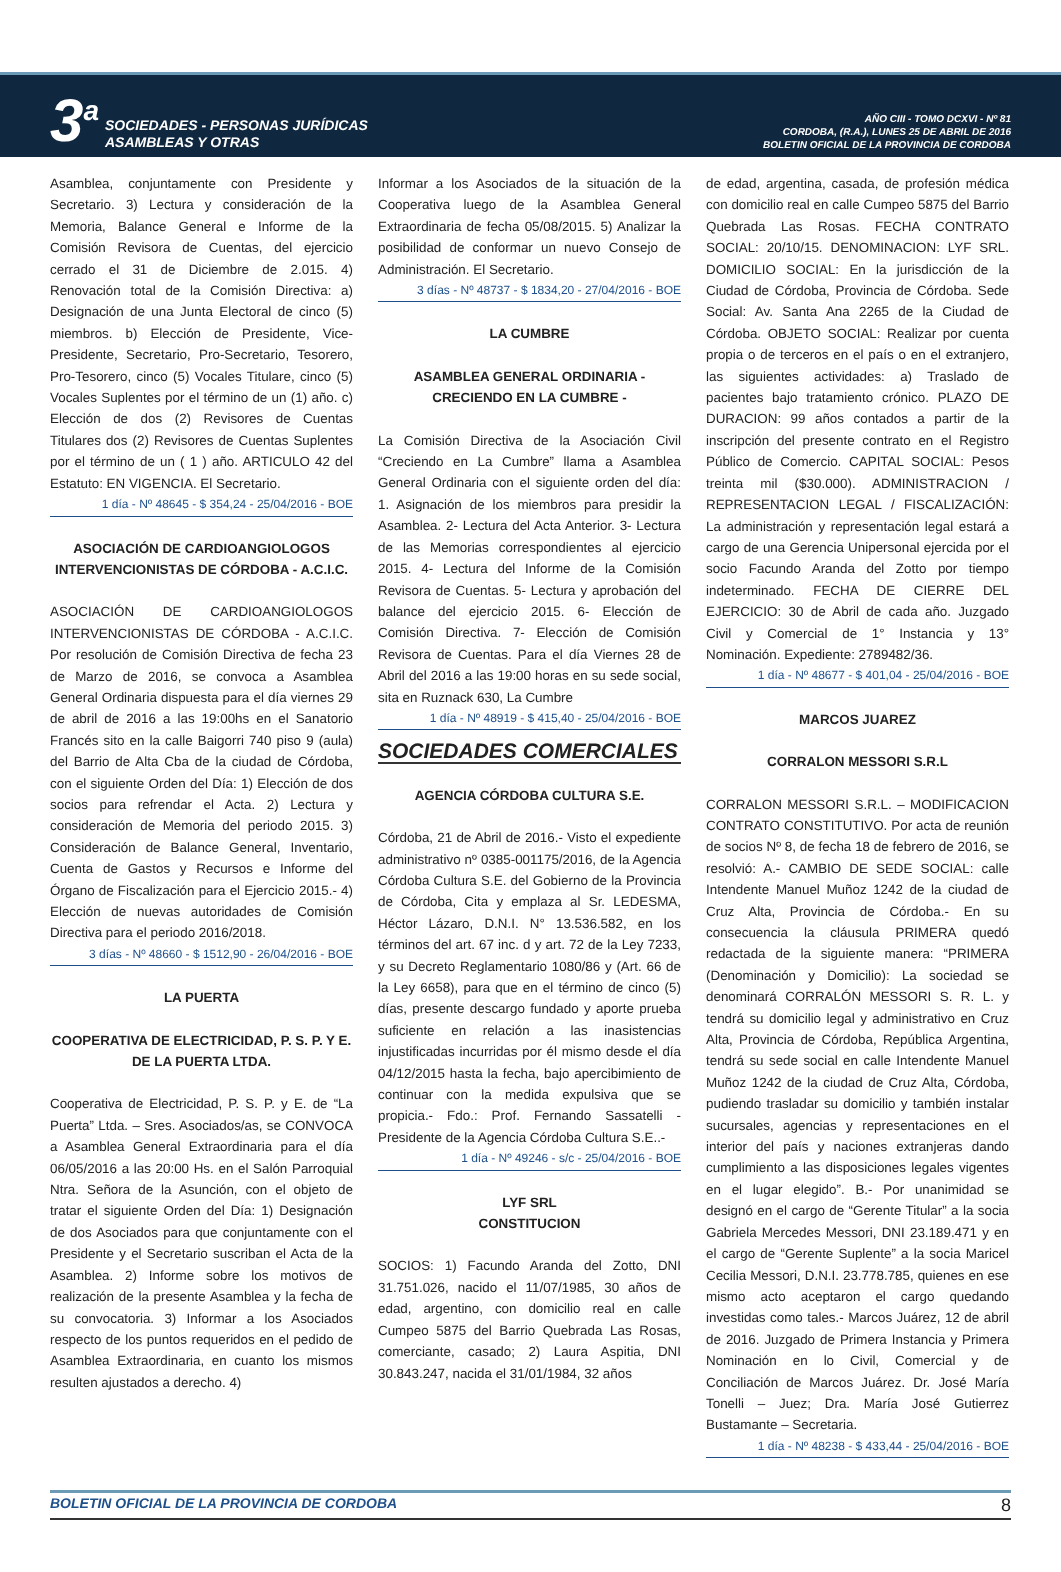3<sup>a</sup> SOCIEDADES - PERSONAS JURÍDICAS
ASAMBLEAS Y OTRAS
AÑO CIII - TOMO DCXVI - Nº 81
CORDOBA, (R.A.), LUNES 25 DE ABRIL DE 2016
BOLETIN OFICIAL DE LA PROVINCIA DE CORDOBA
Asamblea, conjuntamente con Presidente y Secretario. 3) Lectura y consideración de la Memoria, Balance General e Informe de la Comisión Revisora de Cuentas, del ejercicio cerrado el 31 de Diciembre de 2.015. 4) Renovación total de la Comisión Directiva: a) Designación de una Junta Electoral de cinco (5) miembros. b) Elección de Presidente, Vice-Presidente, Secretario, Pro-Secretario, Tesorero, Pro-Tesorero, cinco (5) Vocales Titulare, cinco (5) Vocales Suplentes por el término de un (1) año. c) Elección de dos (2) Revisores de Cuentas Titulares dos (2) Revisores de Cuentas Suplentes por el término de un ( 1 ) año. ARTICULO 42 del Estatuto: EN VIGENCIA. El Secretario.
1 día - Nº 48645 - $ 354,24 - 25/04/2016 - BOE
ASOCIACIÓN DE CARDIOANGIOLOGOS INTERVENCIONISTAS DE CÓRDOBA - A.C.I.C.
ASOCIACIÓN DE CARDIOANGIOLOGOS INTERVENCIONISTAS DE CÓRDOBA - A.C.I.C. Por resolución de Comisión Directiva de fecha 23 de Marzo de 2016, se convoca a Asamblea General Ordinaria dispuesta para el día viernes 29 de abril de 2016 a las 19:00hs en el Sanatorio Francés sito en la calle Baigorri 740 piso 9 (aula) del Barrio de Alta Cba de la ciudad de Córdoba, con el siguiente Orden del Día: 1) Elección de dos socios para refrendar el Acta. 2) Lectura y consideración de Memoria del periodo 2015. 3) Consideración de Balance General, Inventario, Cuenta de Gastos y Recursos e Informe del Órgano de Fiscalización para el Ejercicio 2015.- 4) Elección de nuevas autoridades de Comisión Directiva para el periodo 2016/2018.
3 días - Nº 48660 - $ 1512,90 - 26/04/2016 - BOE
LA PUERTA
COOPERATIVA DE ELECTRICIDAD, P. S. P. Y E. DE LA PUERTA LTDA.
Cooperativa de Electricidad, P. S. P. y E. de “La Puerta” Ltda. – Sres. Asociados/as, se CONVOCA a Asamblea General Extraordinaria para el día 06/05/2016 a las 20:00 Hs. en el Salón Parroquial Ntra. Señora de la Asunción, con el objeto de tratar el siguiente Orden del Día: 1) Designación de dos Asociados para que conjuntamente con el Presidente y el Secretario suscriban el Acta de la Asamblea. 2) Informe sobre los motivos de realización de la presente Asamblea y la fecha de su convocatoria. 3) Informar a los Asociados respecto de los puntos requeridos en el pedido de Asamblea Extraordinaria, en cuanto los mismos resulten ajustados a derecho. 4)
Informar a los Asociados de la situación de la Cooperativa luego de la Asamblea General Extraordinaria de fecha 05/08/2015. 5) Analizar la posibilidad de conformar un nuevo Consejo de Administración. El Secretario.
3 días - Nº 48737 - $ 1834,20 - 27/04/2016 - BOE
LA CUMBRE
ASAMBLEA GENERAL ORDINARIA - CRECIENDO EN LA CUMBRE -
La Comisión Directiva de la Asociación Civil “Creciendo en La Cumbre” llama a Asamblea General Ordinaria con el siguiente orden del día: 1. Asignación de los miembros para presidir la Asamblea. 2- Lectura del Acta Anterior. 3- Lectura de las Memorias correspondientes al ejercicio 2015. 4- Lectura del Informe de la Comisión Revisora de Cuentas. 5- Lectura y aprobación del balance del ejercicio 2015. 6- Elección de Comisión Directiva. 7- Elección de Comisión Revisora de Cuentas. Para el día Viernes 28 de Abril del 2016 a las 19:00 horas en su sede social, sita en Ruznack 630, La Cumbre
1 día - Nº 48919 - $ 415,40 - 25/04/2016 - BOE
SOCIEDADES COMERCIALES
AGENCIA CÓRDOBA CULTURA S.E.
Córdoba, 21 de Abril de 2016.- Visto el expediente administrativo nº 0385-001175/2016, de la Agencia Córdoba Cultura S.E. del Gobierno de la Provincia de Córdoba, Cita y emplaza al Sr. LEDESMA, Héctor Lázaro, D.N.I. N° 13.536.582, en los términos del art. 67 inc. d y art. 72 de la Ley 7233, y su Decreto Reglamentario 1080/86 y (Art. 66 de la Ley 6658), para que en el término de cinco (5) días, presente descargo fundado y aporte prueba suficiente en relación a las inasistencias injustificadas incurridas por él mismo desde el día 04/12/2015 hasta la fecha, bajo apercibimiento de continuar con la medida expulsiva que se propicia.- Fdo.: Prof. Fernando Sassatelli - Presidente de la Agencia Córdoba Cultura S.E..-
1 día - Nº 49246 - s/c - 25/04/2016 - BOE
LYF SRL
CONSTITUCION
SOCIOS: 1) Facundo Aranda del Zotto, DNI 31.751.026, nacido el 11/07/1985, 30 años de edad, argentino, con domicilio real en calle Cumpeo 5875 del Barrio Quebrada Las Rosas, comerciante, casado; 2) Laura Aspitia, DNI 30.843.247, nacida el 31/01/1984, 32 años
de edad, argentina, casada, de profesión médica con domicilio real en calle Cumpeo 5875 del Barrio Quebrada Las Rosas. FECHA CONTRATO SOCIAL: 20/10/15. DENOMINACION: LYF SRL. DOMICILIO SOCIAL: En la jurisdicción de la Ciudad de Córdoba, Provincia de Córdoba. Sede Social: Av. Santa Ana 2265 de la Ciudad de Córdoba. OBJETO SOCIAL: Realizar por cuenta propia o de terceros en el país o en el extranjero, las siguientes actividades: a) Traslado de pacientes bajo tratamiento crónico. PLAZO DE DURACION: 99 años contados a partir de la inscripción del presente contrato en el Registro Público de Comercio. CAPITAL SOCIAL: Pesos treinta mil ($30.000). ADMINISTRACION / REPRESENTACION LEGAL / FISCALIZACIÓN: La administración y representación legal estará a cargo de una Gerencia Unipersonal ejercida por el socio Facundo Aranda del Zotto por tiempo indeterminado. FECHA DE CIERRE DEL EJERCICIO: 30 de Abril de cada año. Juzgado Civil y Comercial de 1° Instancia y 13° Nominación. Expediente: 2789482/36.
1 día - Nº 48677 - $ 401,04 - 25/04/2016 - BOE
MARCOS JUAREZ
CORRALON MESSORI S.R.L
CORRALON MESSORI S.R.L. – MODIFICACION CONTRATO CONSTITUTIVO. Por acta de reunión de socios Nº 8, de fecha 18 de febrero de 2016, se resolvió: A.- CAMBIO DE SEDE SOCIAL: calle Intendente Manuel Muñoz 1242 de la ciudad de Cruz Alta, Provincia de Córdoba.- En su consecuencia la cláusula PRIMERA quedó redactada de la siguiente manera: “PRIMERA (Denominación y Domicilio): La sociedad se denominará CORRALÓN MESSORI S. R. L. y tendrá su domicilio legal y administrativo en Cruz Alta, Provincia de Córdoba, República Argentina, tendrá su sede social en calle Intendente Manuel Muñoz 1242 de la ciudad de Cruz Alta, Córdoba, pudiendo trasladar su domicilio y también instalar sucursales, agencias y representaciones en el interior del país y naciones extranjeras dando cumplimiento a las disposiciones legales vigentes en el lugar elegido”. B.- Por unanimidad se designó en el cargo de “Gerente Titular” a la socia Gabriela Mercedes Messori, DNI 23.189.471 y en el cargo de “Gerente Suplente” a la socia Maricel Cecilia Messori, D.N.I. 23.778.785, quienes en ese mismo acto aceptaron el cargo quedando investidas como tales.- Marcos Juárez, 12 de abril de 2016. Juzgado de Primera Instancia y Primera Nominación en lo Civil, Comercial y de Conciliación de Marcos Juárez. Dr. José María Tonelli – Juez; Dra. María José Gutierrez Bustamante – Secretaria.
1 día - Nº 48238 - $ 433,44 - 25/04/2016 - BOE
BOLETIN OFICIAL DE LA PROVINCIA DE CORDOBA 8